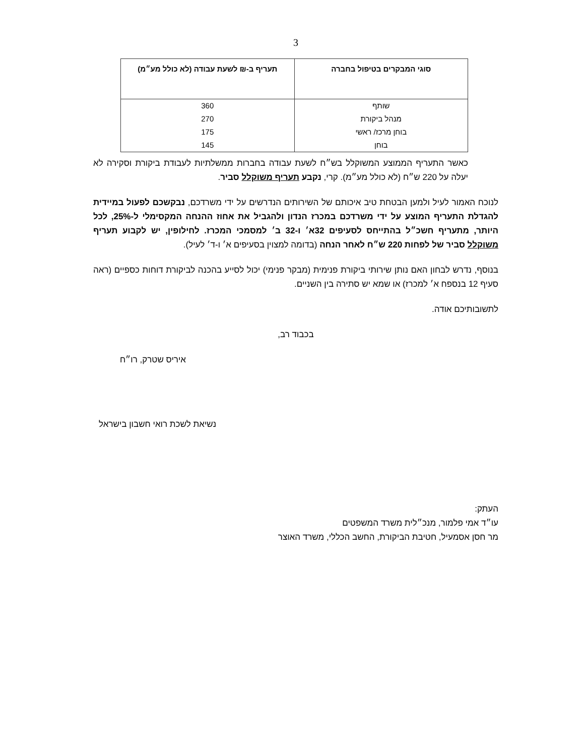3
| סוגי המבקרים בטיפול בחברה | תעריף ב-₪ לשעת עבודה (לא כולל מע״מ) |
| --- | --- |
| שותף | 360 |
| מנהל ביקורת | 270 |
| בוחן מרכז/ ראשי | 175 |
| בוחן | 145 |
כאשר התעריף הממוצע המשוקלל בש״ח לשעת עבודה בחברות ממשלתיות לעבודת ביקורת וסקירה לא יעלה על 220 ש״ח (לא כולל מע״מ). קרי, נקבע תעריף משוקלל סביר.
לנוכח האמור לעיל ולמען הבטחת טיב איכותם של השירותים הנדרשים על ידי משרדכם, נבקשכם לפעול במיידית להגדלת התעריף המוצע על ידי משרדכם במכרז הנדון ולהגביל את אחוז ההנחה המקסימלי ל-25%, לכל היותר, מתעריף חשכ״ל בהתייחס לסעיפים 32א׳ ו-32 ב׳ למסמכי המכרז. לחילופין, יש לקבוע תעריף משוקלל סביר של לפחות 220 ש״ח לאחר הנחה (בדומה למצוין בסעיפים א׳ ו-ד׳ לעיל).
בנוסף, נדרש לבחון האם נותן שירותי ביקורת פנימית (מבקר פנימי) יכול לסייע בהכנה לביקורת דוחות כספיים (ראה סעיף 12 בנספח א׳ למכרז) או שמא יש סתירה בין השניים.
לתשובותיכם אודה.
בכבוד רב,
איריס שטרק, רו״ח
נשיאת לשכת רואי חשבון בישראל
העתק:
עו״ד אמי פלמור, מנכ״לית משרד המשפטים
מר חסן אסמעיל, חטיבת הביקורת, החשב הכללי, משרד האוצר